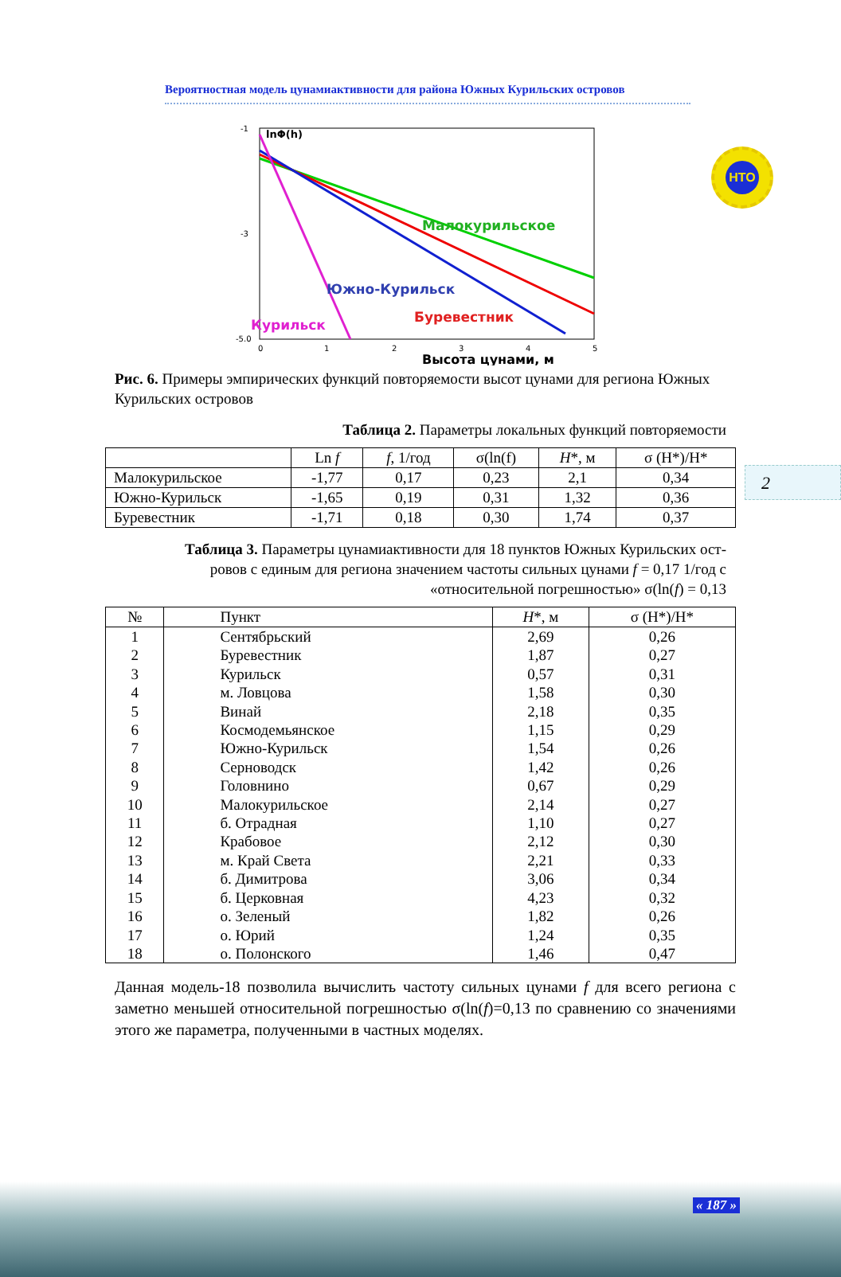Вероятностная модель цунамиактивности для района Южных Курильских островов
НТО
-1
-3
-5.0
0
1
2
3
4
5
lnΦ(h)
Малокурильское
Южно-Курильск
Буревестник
Курильск
Высота цунами, м
Рис. 6. Примеры эмпирических функций повторяемости высот цунами для региона Южных Курильских островов
Таблица 2. Параметры локальных функций повторяемости
| | Ln f | f , 1/год | σ(ln(f) | H *, м | σ (H*)/H* |
| --- | --- | --- | --- | --- | --- |
| Малокурильское | -1,77 | 0,17 | 0,23 | 2,1 | 0,34 |
| Южно-Курильск | -1,65 | 0,19 | 0,31 | 1,32 | 0,36 |
| Буревестник | -1,71 | 0,18 | 0,30 | 1,74 | 0,37 |
Таблица 3. Параметры цунамиактивности для 18 пунктов Южных Курильских ост-
ровов с единым для региона значением частоты сильных цунами f = 0,17 1/год с
«относительной погрешностью» σ(ln(f) = 0,13
| № | Пункт | H *, м | σ (H*)/H* |
| --- | --- | --- | --- |
| 1 | Сентябрьский | 2,69 | 0,26 |
| 2 | Буревестник | 1,87 | 0,27 |
| 3 | Курильск | 0,57 | 0,31 |
| 4 | м. Ловцова | 1,58 | 0,30 |
| 5 | Винай | 2,18 | 0,35 |
| 6 | Космодемьянское | 1,15 | 0,29 |
| 7 | Южно-Курильск | 1,54 | 0,26 |
| 8 | Серноводск | 1,42 | 0,26 |
| 9 | Головнино | 0,67 | 0,29 |
| 10 | Малокурильское | 2,14 | 0,27 |
| 11 | б. Отрадная | 1,10 | 0,27 |
| 12 | Крабовое | 2,12 | 0,30 |
| 13 | м. Край Света | 2,21 | 0,33 |
| 14 | б. Димитрова | 3,06 | 0,34 |
| 15 | б. Церковная | 4,23 | 0,32 |
| 16 | о. Зеленый | 1,82 | 0,26 |
| 17 | о. Юрий | 1,24 | 0,35 |
| 18 | о. Полонского | 1,46 | 0,47 |
Данная модель-18 позволила вычислить частоту сильных цунами f для всего региона с заметно меньшей относительной погрешностью σ(ln(f)=0,13 по сравнению со значениями этого же параметра, полученными в частных моделях.
2
« 187 »